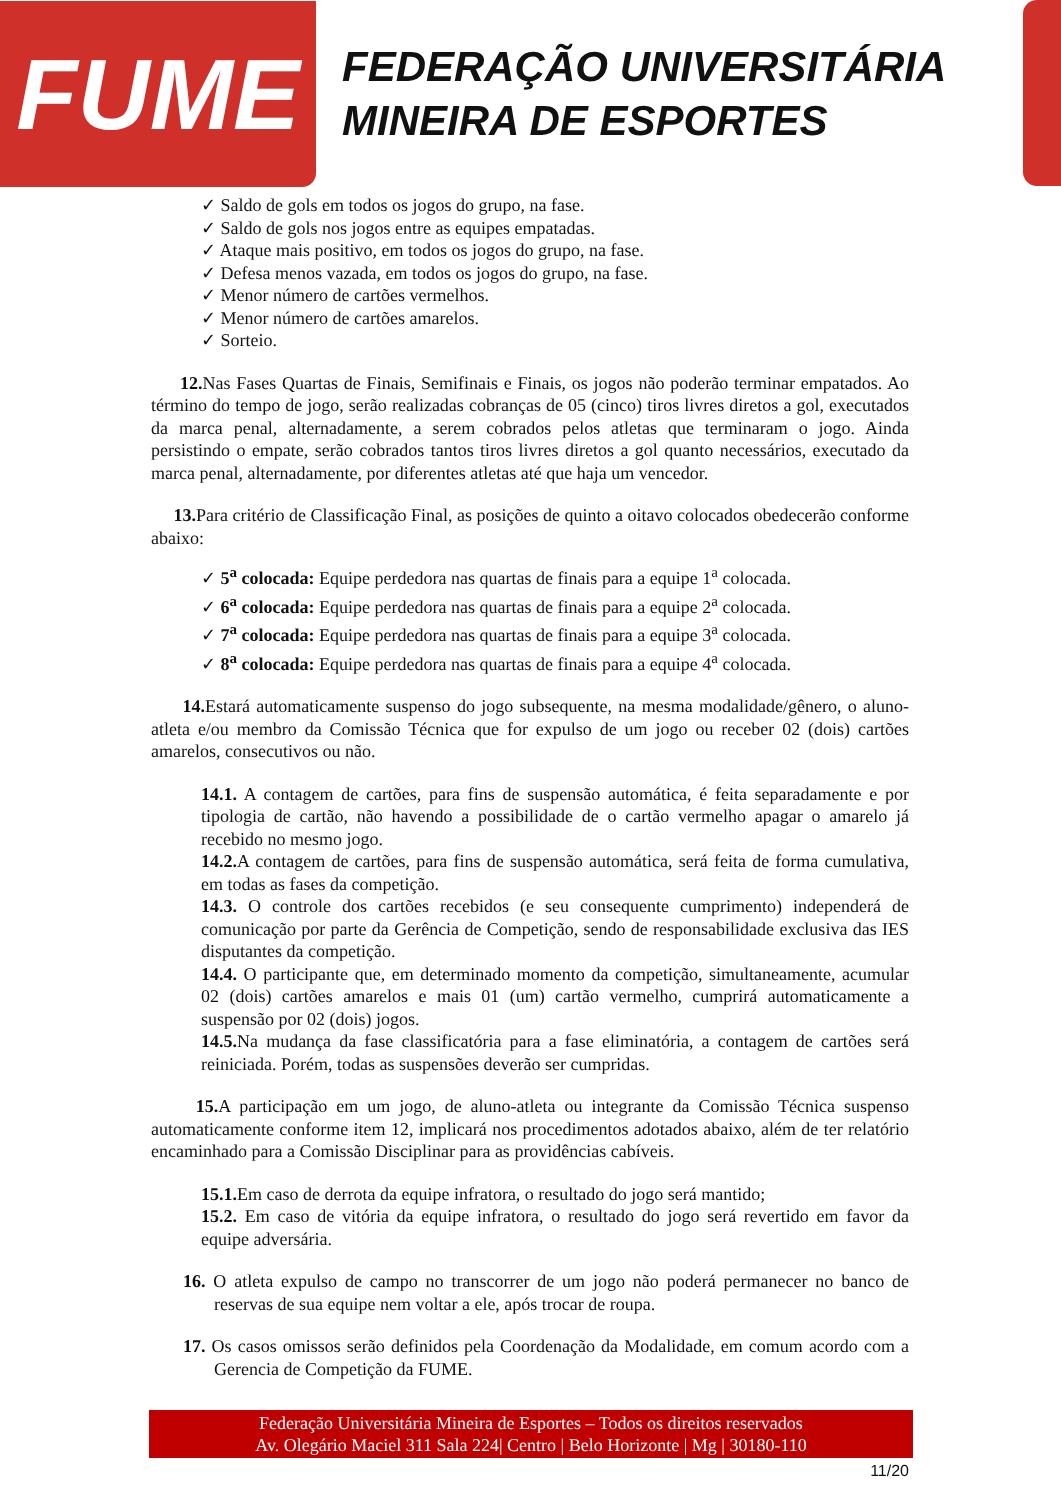FUME
FEDERAÇÃO UNIVERSITÁRIA
MINEIRA DE ESPORTES
✓ Saldo de gols em todos os jogos do grupo, na fase.
✓ Saldo de gols nos jogos entre as equipes empatadas.
✓ Ataque mais positivo, em todos os jogos do grupo, na fase.
✓ Defesa menos vazada, em todos os jogos do grupo, na fase.
✓ Menor número de cartões vermelhos.
✓ Menor número de cartões amarelos.
✓ Sorteio.
12. Nas Fases Quartas de Finais, Semifinais e Finais, os jogos não poderão terminar empatados. Ao término do tempo de jogo, serão realizadas cobranças de 05 (cinco) tiros livres diretos a gol, executados da marca penal, alternadamente, a serem cobrados pelos atletas que terminaram o jogo. Ainda persistindo o empate, serão cobrados tantos tiros livres diretos a gol quanto necessários, executado da marca penal, alternadamente, por diferentes atletas até que haja um vencedor.
13. Para critério de Classificação Final, as posições de quinto a oitavo colocados obedecerão conforme abaixo:
✓ 5<sup>a</sup> colocada: Equipe perdedora nas quartas de finais para a equipe 1<sup>a</sup> colocada.
✓ 6<sup>a</sup> colocada: Equipe perdedora nas quartas de finais para a equipe 2<sup>a</sup> colocada.
✓ 7<sup>a</sup> colocada: Equipe perdedora nas quartas de finais para a equipe 3<sup>a</sup> colocada.
✓ 8<sup>a</sup> colocada: Equipe perdedora nas quartas de finais para a equipe 4<sup>a</sup> colocada.
14. Estará automaticamente suspenso do jogo subsequente, na mesma modalidade/gênero, o aluno-atleta e/ou membro da Comissão Técnica que for expulso de um jogo ou receber 02 (dois) cartões amarelos, consecutivos ou não.
14.1. A contagem de cartões, para fins de suspensão automática, é feita separadamente e por tipologia de cartão, não havendo a possibilidade de o cartão vermelho apagar o amarelo já recebido no mesmo jogo.
14.2. A contagem de cartões, para fins de suspensão automática, será feita de forma cumulativa, em todas as fases da competição.
14.3. O controle dos cartões recebidos (e seu consequente cumprimento) independerá de comunicação por parte da Gerência de Competição, sendo de responsabilidade exclusiva das IES disputantes da competição.
14.4. O participante que, em determinado momento da competição, simultaneamente, acumular 02 (dois) cartões amarelos e mais 01 (um) cartão vermelho, cumprirá automaticamente a suspensão por 02 (dois) jogos.
14.5. Na mudança da fase classificatória para a fase eliminatória, a contagem de cartões será reiniciada. Porém, todas as suspensões deverão ser cumpridas.
15. A participação em um jogo, de aluno-atleta ou integrante da Comissão Técnica suspenso automaticamente conforme item 12, implicará nos procedimentos adotados abaixo, além de ter relatório encaminhado para a Comissão Disciplinar para as providências cabíveis.
15.1. Em caso de derrota da equipe infratora, o resultado do jogo será mantido;
15.2. Em caso de vitória da equipe infratora, o resultado do jogo será revertido em favor da equipe adversária.
16. O atleta expulso de campo no transcorrer de um jogo não poderá permanecer no banco de reservas de sua equipe nem voltar a ele, após trocar de roupa.
17. Os casos omissos serão definidos pela Coordenação da Modalidade, em comum acordo com a Gerencia de Competição da FUME.
Federação Universitária Mineira de Esportes – Todos os direitos reservados
Av. Olegário Maciel 311 Sala 224| Centro | Belo Horizonte | Mg | 30180-110
11/20